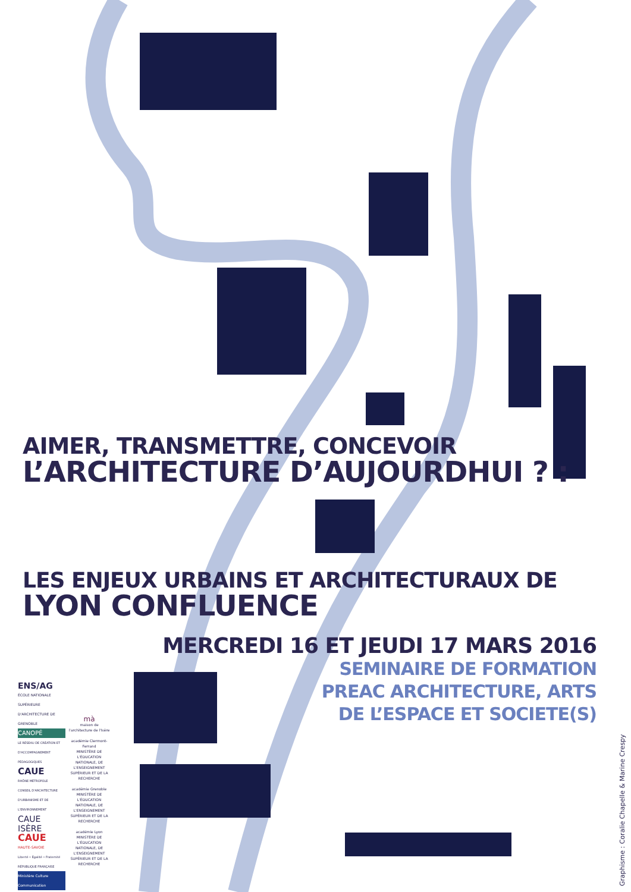AIMER, TRANSMETTRE, CONCEVOIR
L’ARCHITECTURE D’AUJOURDHUI ? :
LES ENJEUX URBAINS ET ARCHITECTURAUX DE
LYON CONFLUENCE
MERCREDI 16 ET JEUDI 17 MARS 2016
SEMINAIRE DE FORMATION
PREAC ARCHITECTURE, ARTS
DE L’ESPACE ET SOCIETE(S)
ENS/AG
ÉCOLE NATIONALE SUPÉRIEURE D'ARCHITECTURE DE GRENOBLE
CANOPÉ
LE RÉSEAU DE CRÉATION ET D'ACCOMPAGNEMENT PÉDAGOGIQUES
CAUE
RHÔNE MÉTROPOLE
CONSEIL D'ARCHITECTURE D'URBANISME ET DE L'ENVIRONNEMENT
CAUE ISÈRE
CAUE
HAUTE-SAVOIE
Liberté • Égalité • Fraternité RÉPUBLIQUE FRANÇAISE
Ministère Culture Communication
mà
maison de l'architecture de l'Isère
académie Clermont-Ferrand
MINISTÈRE DE L'ÉDUCATION NATIONALE, DE L'ENSEIGNEMENT SUPÉRIEUR ET DE LA RECHERCHE
académie Grenoble
MINISTÈRE DE L'ÉDUCATION NATIONALE, DE L'ENSEIGNEMENT SUPÉRIEUR ET DE LA RECHERCHE
académie Lyon
MINISTÈRE DE L'ÉDUCATION NATIONALE, DE L'ENSEIGNEMENT SUPÉRIEUR ET DE LA RECHERCHE
Graphisme : Coralie Chapelle & Marine Crespy